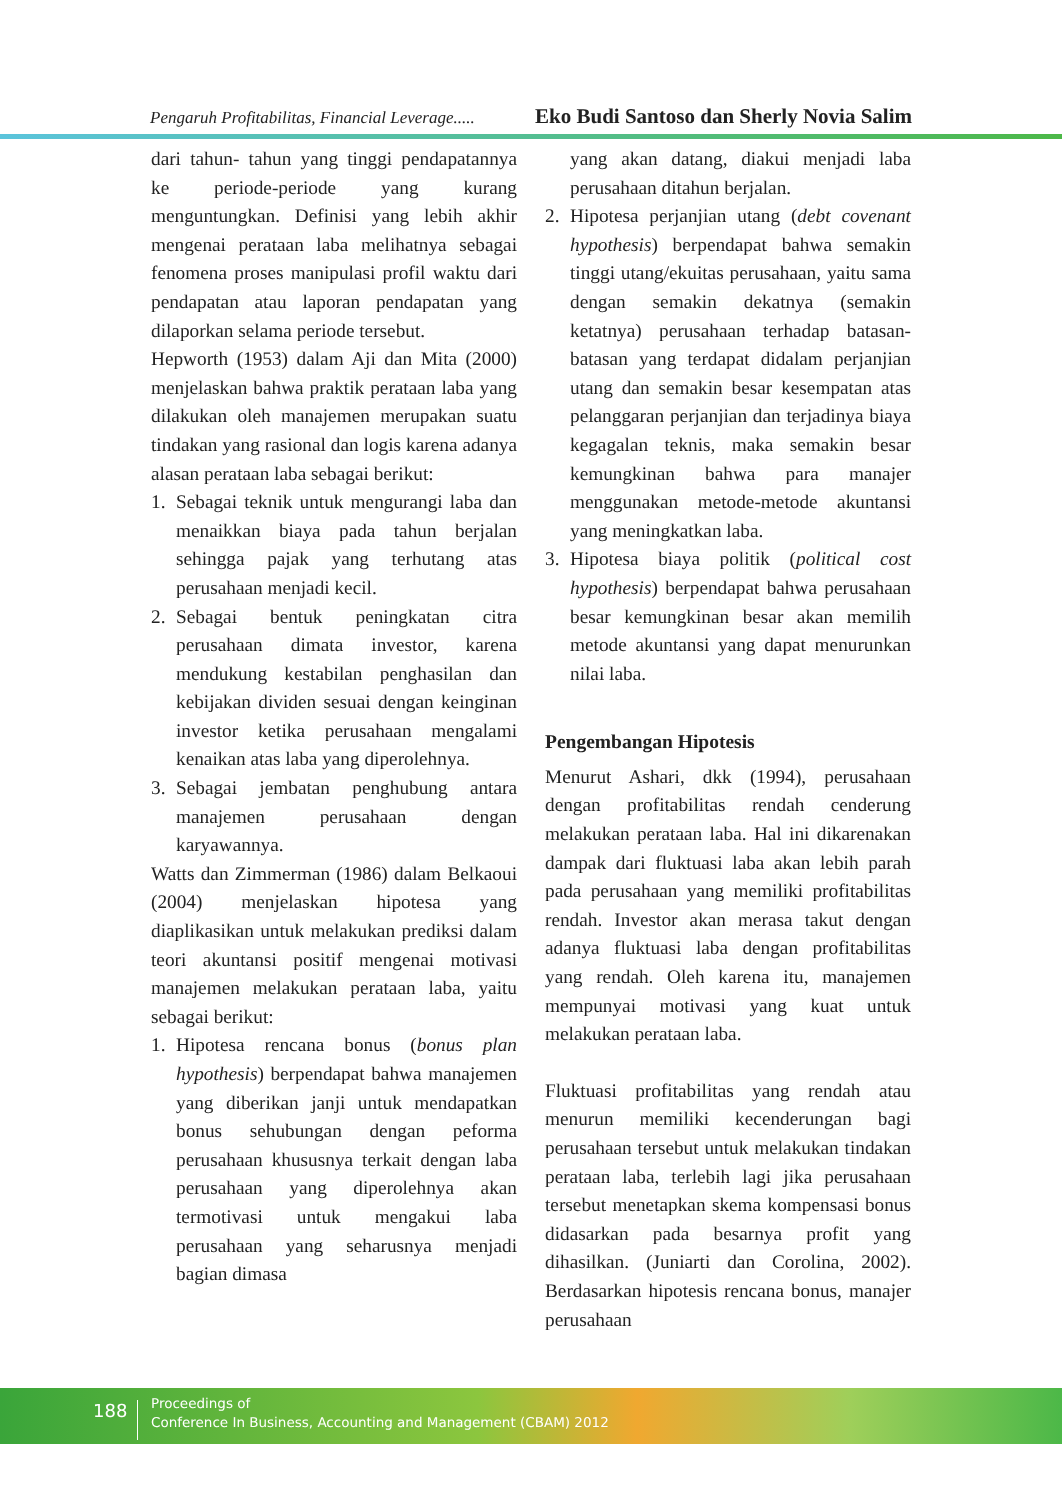Pengaruh Profitabilitas, Financial Leverage..... Eko Budi Santoso dan Sherly Novia Salim
dari tahun- tahun yang tinggi pendapatannya ke periode-periode yang kurang menguntungkan. Definisi yang lebih akhir mengenai perataan laba melihatnya sebagai fenomena proses manipulasi profil waktu dari pendapatan atau laporan pendapatan yang dilaporkan selama periode tersebut.
Hepworth (1953) dalam Aji dan Mita (2000) menjelaskan bahwa praktik perataan laba yang dilakukan oleh manajemen merupakan suatu tindakan yang rasional dan logis karena adanya alasan perataan laba sebagai berikut:
1. Sebagai teknik untuk mengurangi laba dan menaikkan biaya pada tahun berjalan sehingga pajak yang terhutang atas perusahaan menjadi kecil.
2. Sebagai bentuk peningkatan citra perusahaan dimata investor, karena mendukung kestabilan penghasilan dan kebijakan dividen sesuai dengan keinginan investor ketika perusahaan mengalami kenaikan atas laba yang diperolehnya.
3. Sebagai jembatan penghubung antara manajemen perusahaan dengan karyawannya.
Watts dan Zimmerman (1986) dalam Belkaoui (2004) menjelaskan hipotesa yang diaplikasikan untuk melakukan prediksi dalam teori akuntansi positif mengenai motivasi manajemen melakukan perataan laba, yaitu sebagai berikut:
1. Hipotesa rencana bonus (bonus plan hypothesis) berpendapat bahwa manajemen yang diberikan janji untuk mendapatkan bonus sehubungan dengan peforma perusahaan khususnya terkait dengan laba perusahaan yang diperolehnya akan termotivasi untuk mengakui laba perusahaan yang seharusnya menjadi bagian dimasa
yang akan datang, diakui menjadi laba perusahaan ditahun berjalan.
2. Hipotesa perjanjian utang (debt covenant hypothesis) berpendapat bahwa semakin tinggi utang/ekuitas perusahaan, yaitu sama dengan semakin dekatnya (semakin ketatnya) perusahaan terhadap batasan-batasan yang terdapat didalam perjanjian utang dan semakin besar kesempatan atas pelanggaran perjanjian dan terjadinya biaya kegagalan teknis, maka semakin besar kemungkinan bahwa para manajer menggunakan metode-metode akuntansi yang meningkatkan laba.
3. Hipotesa biaya politik (political cost hypothesis) berpendapat bahwa perusahaan besar kemungkinan besar akan memilih metode akuntansi yang dapat menurunkan nilai laba.
Pengembangan Hipotesis
Menurut Ashari, dkk (1994), perusahaan dengan profitabilitas rendah cenderung melakukan perataan laba. Hal ini dikarenakan dampak dari fluktuasi laba akan lebih parah pada perusahaan yang memiliki profitabilitas rendah. Investor akan merasa takut dengan adanya fluktuasi laba dengan profitabilitas yang rendah. Oleh karena itu, manajemen mempunyai motivasi yang kuat untuk melakukan perataan laba.
Fluktuasi profitabilitas yang rendah atau menurun memiliki kecenderungan bagi perusahaan tersebut untuk melakukan tindakan perataan laba, terlebih lagi jika perusahaan tersebut menetapkan skema kompensasi bonus didasarkan pada besarnya profit yang dihasilkan. (Juniarti dan Corolina, 2002). Berdasarkan hipotesis rencana bonus, manajer perusahaan
188
Proceedings of
Conference In Business, Accounting and Management (CBAM) 2012